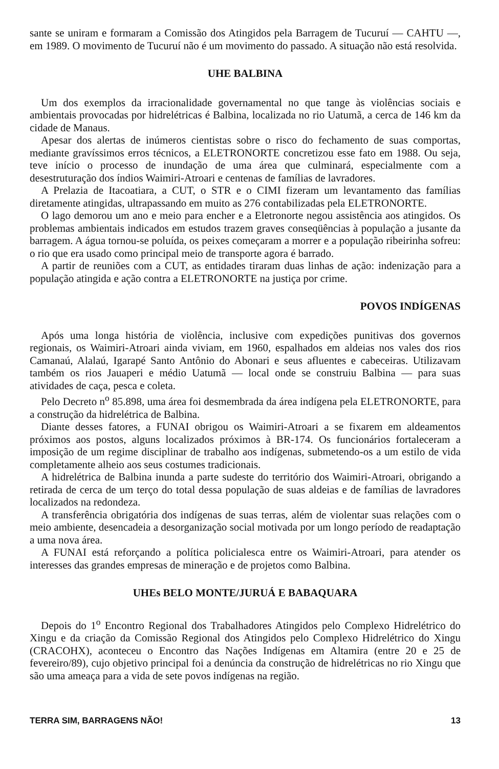sante se uniram e formaram a Comissão dos Atingidos pela Barragem de Tucuruí — CAHTU —, em 1989. O movimento de Tucuruí não é um movimento do passado. A situação não está resolvida.
UHE BALBINA
Um dos exemplos da irracionalidade governamental no que tange às violências sociais e ambientais provocadas por hidrelétricas é Balbina, localizada no rio Uatumã, a cerca de 146 km da cidade de Manaus.
Apesar dos alertas de inúmeros cientistas sobre o risco do fechamento de suas comportas, mediante gravíssimos erros técnicos, a ELETRONORTE concretizou esse fato em 1988. Ou seja, teve início o processo de inundação de uma área que culminará, especialmente com a desestruturação dos índios Waimiri-Atroari e centenas de famílias de lavradores.
A Prelazia de Itacoatiara, a CUT, o STR e o CIMI fizeram um levantamento das famílias diretamente atingidas, ultrapassando em muito as 276 contabilizadas pela ELETRONORTE.
O lago demorou um ano e meio para encher e a Eletronorte negou assistência aos atingidos. Os problemas ambientais indicados em estudos trazem graves conseqüências à população a jusante da barragem. A água tornou-se poluída, os peixes começaram a morrer e a população ribeirinha sofreu: o rio que era usado como principal meio de transporte agora é barrado.
A partir de reuniões com a CUT, as entidades tiraram duas linhas de ação: indenização para a população atingida e ação contra a ELETRONORTE na justiça por crime.
POVOS INDÍGENAS
Após uma longa história de violência, inclusive com expedições punitivas dos governos regionais, os Waimiri-Atroari ainda viviam, em 1960, espalhados em aldeias nos vales dos rios Camanaú, Alalaú, Igarapé Santo Antônio do Abonari e seus afluentes e cabeceiras. Utilizavam também os rios Jauaperi e médio Uatumã — local onde se construiu Balbina — para suas atividades de caça, pesca e coleta.
Pelo Decreto n<sup>o</sup> 85.898, uma área foi desmembrada da área indígena pela ELETRONORTE, para a construção da hidrelétrica de Balbina.
Diante desses fatores, a FUNAI obrigou os Waimiri-Atroari a se fixarem em aldeamentos próximos aos postos, alguns localizados próximos à BR-174. Os funcionários fortaleceram a imposição de um regime disciplinar de trabalho aos indígenas, submetendo-os a um estilo de vida completamente alheio aos seus costumes tradicionais.
A hidrelétrica de Balbina inunda a parte sudeste do território dos Waimiri-Atroari, obrigando a retirada de cerca de um terço do total dessa população de suas aldeias e de famílias de lavradores localizados na redondeza.
A transferência obrigatória dos indígenas de suas terras, além de violentar suas relações com o meio ambiente, desencadeia a desorganização social motivada por um longo período de readaptação a uma nova área.
A FUNAI está reforçando a política policialesca entre os Waimiri-Atroari, para atender os interesses das grandes empresas de mineração e de projetos como Balbina.
UHEs BELO MONTE/JURUÁ E BABAQUARA
Depois do 1<sup>o</sup> Encontro Regional dos Trabalhadores Atingidos pelo Complexo Hidrelétrico do Xingu e da criação da Comissão Regional dos Atingidos pelo Complexo Hidrelétrico do Xingu (CRACOHX), aconteceu o Encontro das Nações Indígenas em Altamira (entre 20 e 25 de fevereiro/89), cujo objetivo principal foi a denúncia da construção de hidrelétricas no rio Xingu que são uma ameaça para a vida de sete povos indígenas na região.
TERRA SIM, BARRAGENS NÃO! 13